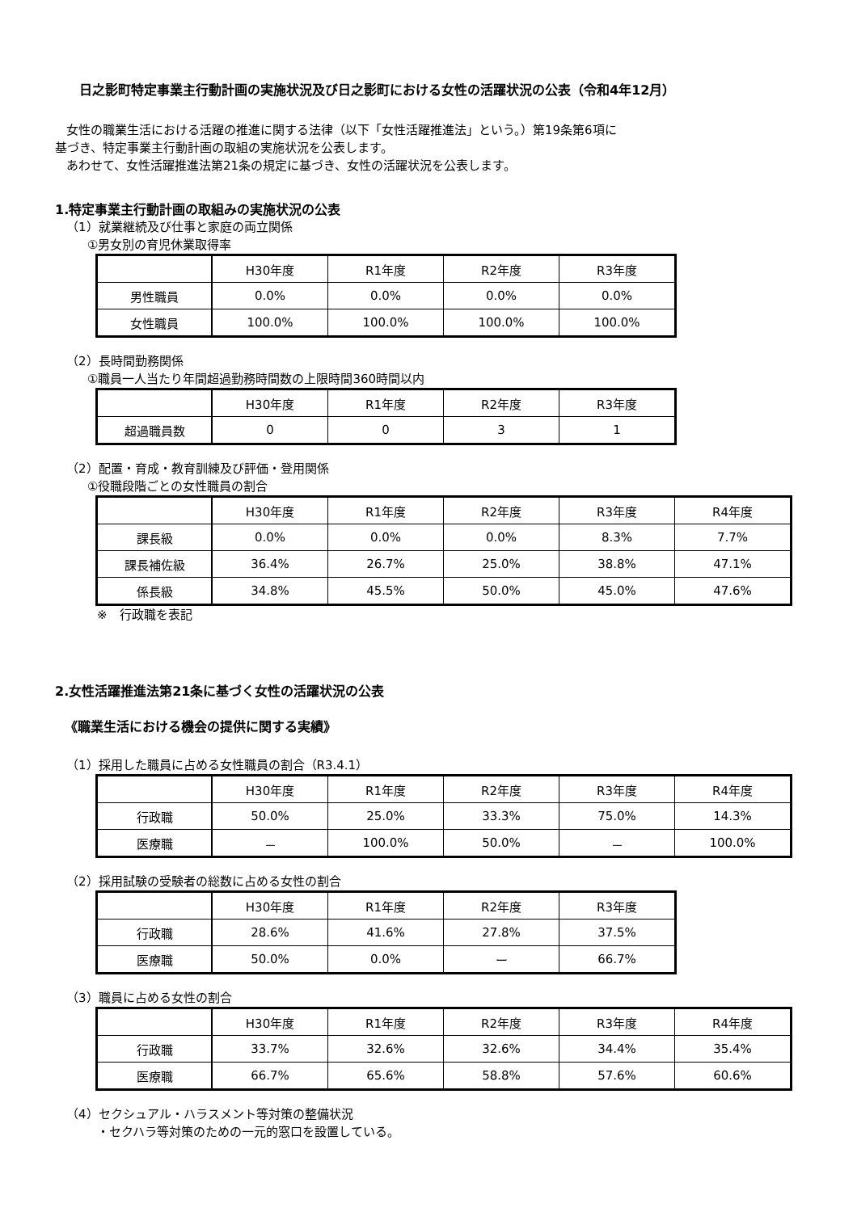日之影町特定事業主行動計画の実施状況及び日之影町における女性の活躍状況の公表（令和4年12月）
女性の職業生活における活躍の推進に関する法律（以下「女性活躍推進法」という。）第19条第6項に
基づき、特定事業主行動計画の取組の実施状況を公表します。
あわせて、女性活躍推進法第21条の規定に基づき、女性の活躍状況を公表します。
1.特定事業主行動計画の取組みの実施状況の公表
（1）就業継続及び仕事と家庭の両立関係
①男女別の育児休業取得率
| | H30年度 | R1年度 | R2年度 | R3年度 |
| --- | --- | --- | --- | --- |
| 男性職員 | 0.0% | 0.0% | 0.0% | 0.0% |
| 女性職員 | 100.0% | 100.0% | 100.0% | 100.0% |
（2）長時間勤務関係
①職員一人当たり年間超過勤務時間数の上限時間360時間以内
| | H30年度 | R1年度 | R2年度 | R3年度 |
| --- | --- | --- | --- | --- |
| 超過職員数 | 0 | 0 | 3 | 1 |
（2）配置・育成・教育訓練及び評価・登用関係
①役職段階ごとの女性職員の割合
| | H30年度 | R1年度 | R2年度 | R3年度 | R4年度 |
| --- | --- | --- | --- | --- | --- |
| 課長級 | 0.0% | 0.0% | 0.0% | 8.3% | 7.7% |
| 課長補佐級 | 36.4% | 26.7% | 25.0% | 38.8% | 47.1% |
| 係長級 | 34.8% | 45.5% | 50.0% | 45.0% | 47.6% |
※　行政職を表記
2.女性活躍推進法第21条に基づく女性の活躍状況の公表
《職業生活における機会の提供に関する実績》
（1）採用した職員に占める女性職員の割合（R3.4.1）
| | H30年度 | R1年度 | R2年度 | R3年度 | R4年度 |
| --- | --- | --- | --- | --- | --- |
| 行政職 | 50.0% | 25.0% | 33.3% | 75.0% | 14.3% |
| 医療職 | － | 100.0% | 50.0% | － | 100.0% |
（2）採用試験の受験者の総数に占める女性の割合
| | H30年度 | R1年度 | R2年度 | R3年度 |
| --- | --- | --- | --- | --- |
| 行政職 | 28.6% | 41.6% | 27.8% | 37.5% |
| 医療職 | 50.0% | 0.0% | ー | 66.7% |
（3）職員に占める女性の割合
| | H30年度 | R1年度 | R2年度 | R3年度 | R4年度 |
| --- | --- | --- | --- | --- | --- |
| 行政職 | 33.7% | 32.6% | 32.6% | 34.4% | 35.4% |
| 医療職 | 66.7% | 65.6% | 58.8% | 57.6% | 60.6% |
（4）セクシュアル・ハラスメント等対策の整備状況
・セクハラ等対策のための一元的窓口を設置している。